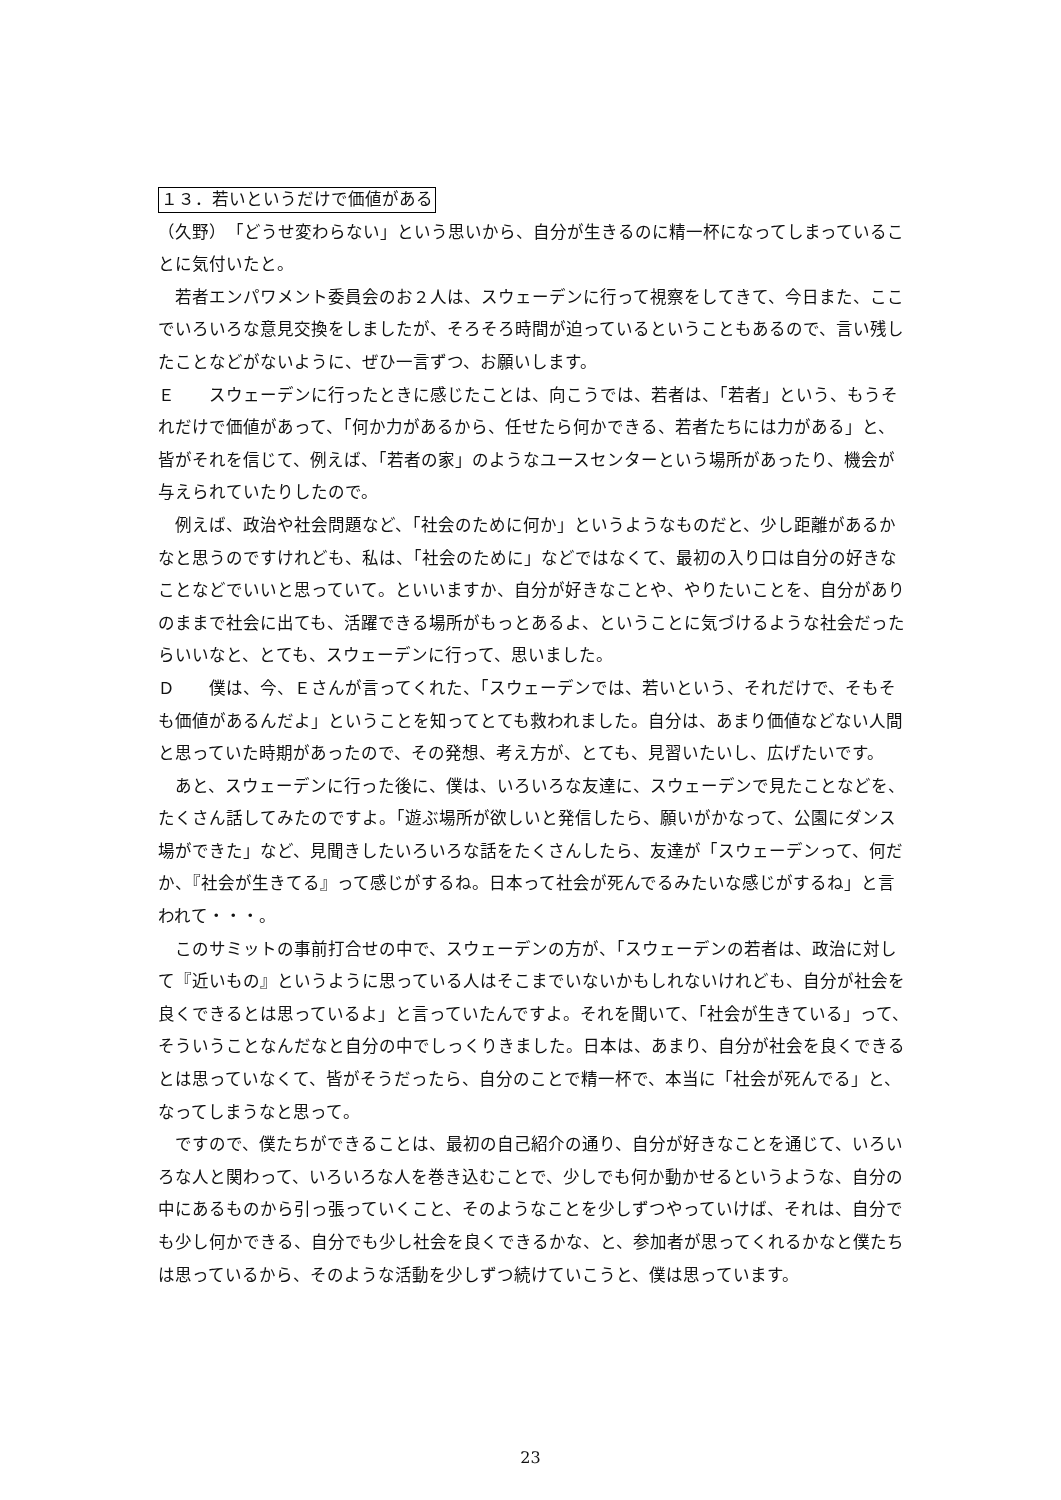１３．若いというだけで価値がある
（久野）　「どうせ変わらない」という思いから、自分が生きるのに精一杯になってしまっていることに気付いたと。
若者エンパワメント委員会のお２人は、スウェーデンに行って視察をしてきて、今日また、ここでいろいろな意見交換をしましたが、そろそろ時間が迫っているということもあるので、言い残したことなどがないように、ぜひ一言ずつ、お願いします。
Ｅ　　スウェーデンに行ったときに感じたことは、向こうでは、若者は、「若者」という、もうそれだけで価値があって、「何か力があるから、任せたら何かできる、若者たちには力がある」と、皆がそれを信じて、例えば、「若者の家」のようなユースセンターという場所があったり、機会が与えられていたりしたので。
例えば、政治や社会問題など、「社会のために何か」というようなものだと、少し距離があるかなと思うのですけれども、私は、「社会のために」などではなくて、最初の入り口は自分の好きなことなどでいいと思っていて。といいますか、自分が好きなことや、やりたいことを、自分がありのままで社会に出ても、活躍できる場所がもっとあるよ、ということに気づけるような社会だったらいいなと、とても、スウェーデンに行って、思いました。
Ｄ　　僕は、今、Ｅさんが言ってくれた、「スウェーデンでは、若いという、それだけで、そもそも価値があるんだよ」ということを知ってとても救われました。自分は、あまり価値などない人間と思っていた時期があったので、その発想、考え方が、とても、見習いたいし、広げたいです。
あと、スウェーデンに行った後に、僕は、いろいろな友達に、スウェーデンで見たことなどを、たくさん話してみたのですよ。「遊ぶ場所が欲しいと発信したら、願いがかなって、公園にダンス場ができた」など、見聞きしたいろいろな話をたくさんしたら、友達が「スウェーデンって、何だか、『社会が生きてる』って感じがするね。日本って社会が死んでるみたいな感じがするね」と言われて・・・。
このサミットの事前打合せの中で、スウェーデンの方が、「スウェーデンの若者は、政治に対して『近いもの』というように思っている人はそこまでいないかもしれないけれども、自分が社会を良くできるとは思っているよ」と言っていたんですよ。それを聞いて、「社会が生きている」って、そういうことなんだなと自分の中でしっくりきました。日本は、あまり、自分が社会を良くできるとは思っていなくて、皆がそうだったら、自分のことで精一杯で、本当に「社会が死んでる」と、なってしまうなと思って。
ですので、僕たちができることは、最初の自己紹介の通り、自分が好きなことを通じて、いろいろな人と関わって、いろいろな人を巻き込むことで、少しでも何か動かせるというような、自分の中にあるものから引っ張っていくこと、そのようなことを少しずつやっていけば、それは、自分でも少し何かできる、自分でも少し社会を良くできるかな、と、参加者が思ってくれるかなと僕たちは思っているから、そのような活動を少しずつ続けていこうと、僕は思っています。
23